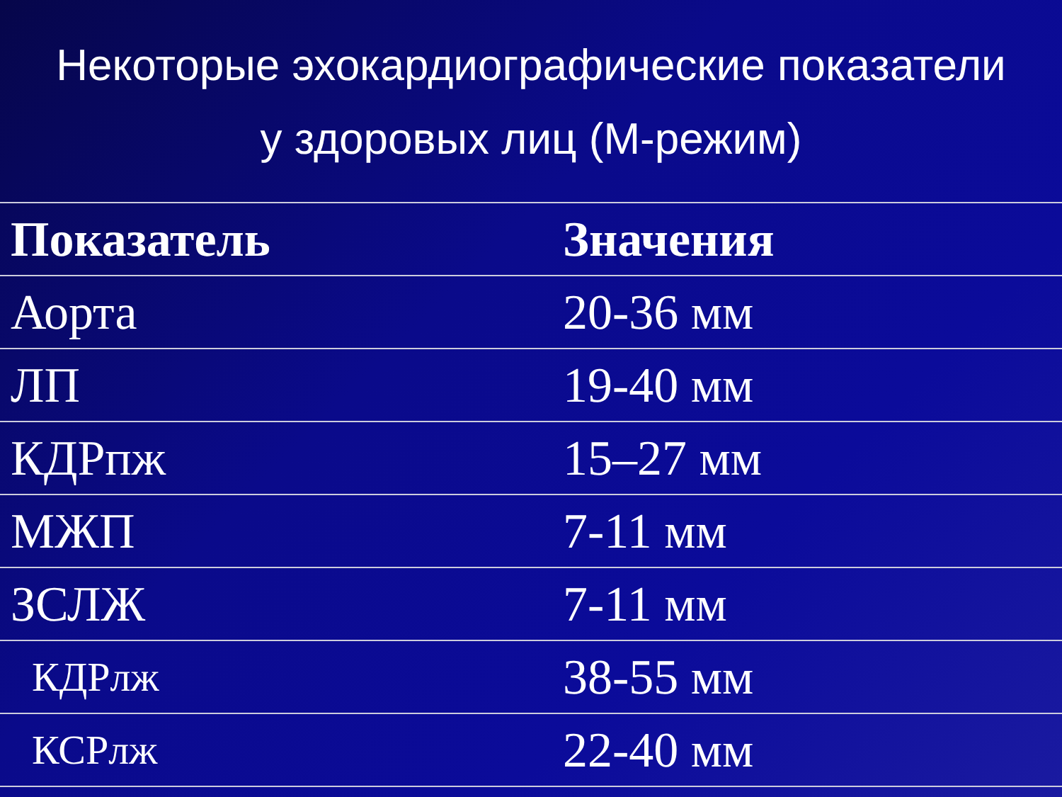Некоторые эхокардиографические показатели у здоровых лиц (М-режим)
| Показатель | Значения |
| --- | --- |
| Аорта | 20-36 мм |
| ЛП | 19-40 мм |
| КДРпж | 15–27 мм |
| МЖП | 7-11 мм |
| ЗСЛЖ | 7-11 мм |
| КДРлж | 38-55 мм |
| КСРлж | 22-40 мм |